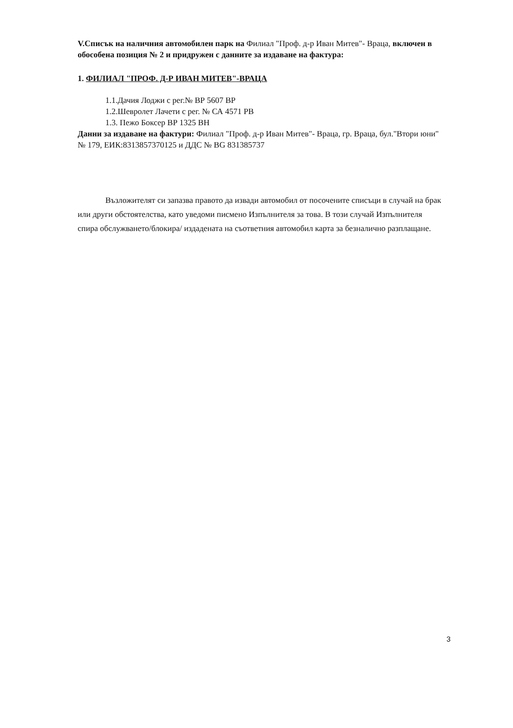V.Списък на наличния автомобилен парк на Филиал "Проф. д-р Иван Митев"- Враца, включен в обособена позиция № 2 и придружен с данните за издаване на фактура:
1. ФИЛИАЛ "ПРОФ. Д-Р ИВАН МИТЕВ"-ВРАЦА
1.1.Дачия Лоджи с рег.№ ВР 5607 ВР
1.2.Шевролет Лачети с рег. № СА 4571 РВ
1.3. Пежо Боксер ВР 1325 ВН
Данни за издаване на фактури: Филиал "Проф. д-р Иван Митев"- Враца, гр. Враца, бул."Втори юни" № 179, ЕИК:8313857370125 и ДДС № BG 831385737
Възложителят си запазва правото да извади автомобил от посочените списъци в случай на брак или други обстоятелства, като уведоми писмено Изпълнителя за това. В този случай Изпълнителя спира обслужването/блокира/ издадената на съответния автомобил карта за безналично разплащане.
3